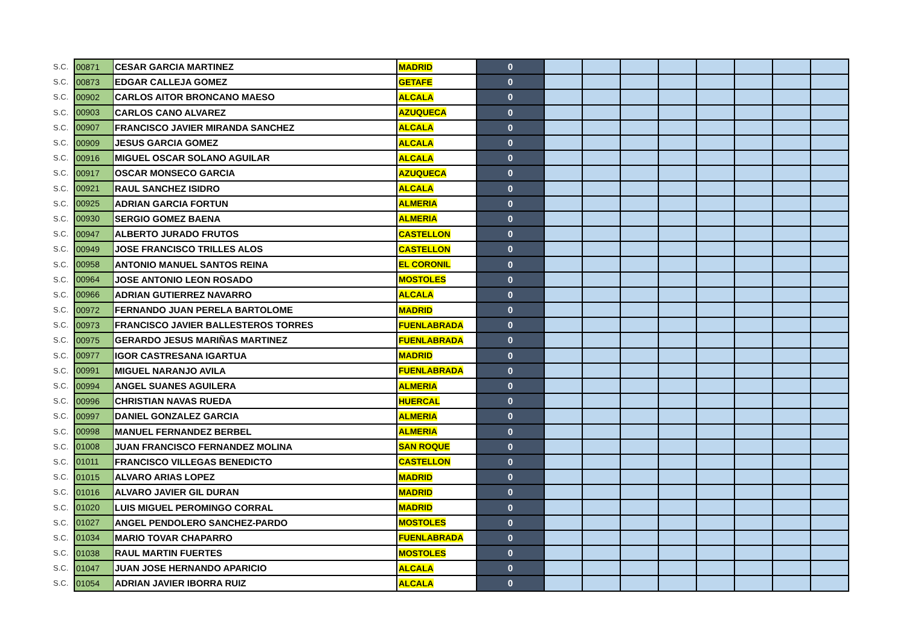| S.C. | 00871 | CESAR GARCIA MARTINEZ | MADRID | 0 | | | | | | | | |
| S.C. | 00873 | EDGAR CALLEJA GOMEZ | GETAFE | 0 | | | | | | | | |
| S.C. | 00902 | CARLOS AITOR BRONCANO MAESO | ALCALA | 0 | | | | | | | | |
| S.C. | 00903 | CARLOS CANO ALVAREZ | AZUQUECA | 0 | | | | | | | | |
| S.C. | 00907 | FRANCISCO JAVIER MIRANDA SANCHEZ | ALCALA | 0 | | | | | | | | |
| S.C. | 00909 | JESUS GARCIA GOMEZ | ALCALA | 0 | | | | | | | | |
| S.C. | 00916 | MIGUEL OSCAR SOLANO AGUILAR | ALCALA | 0 | | | | | | | | |
| S.C. | 00917 | OSCAR MONSECO GARCIA | AZUQUECA | 0 | | | | | | | | |
| S.C. | 00921 | RAUL SANCHEZ ISIDRO | ALCALA | 0 | | | | | | | | |
| S.C. | 00925 | ADRIAN GARCIA FORTUN | ALMERIA | 0 | | | | | | | | |
| S.C. | 00930 | SERGIO GOMEZ BAENA | ALMERIA | 0 | | | | | | | | |
| S.C. | 00947 | ALBERTO JURADO FRUTOS | CASTELLON | 0 | | | | | | | | |
| S.C. | 00949 | JOSE FRANCISCO TRILLES ALOS | CASTELLON | 0 | | | | | | | | |
| S.C. | 00958 | ANTONIO MANUEL SANTOS REINA | EL CORONIL | 0 | | | | | | | | |
| S.C. | 00964 | JOSE ANTONIO LEON ROSADO | MOSTOLES | 0 | | | | | | | | |
| S.C. | 00966 | ADRIAN GUTIERREZ NAVARRO | ALCALA | 0 | | | | | | | | |
| S.C. | 00972 | FERNANDO JUAN PERELA BARTOLOME | MADRID | 0 | | | | | | | | |
| S.C. | 00973 | FRANCISCO JAVIER BALLESTEROS TORRES | FUENLABRADA | 0 | | | | | | | | |
| S.C. | 00975 | GERARDO JESUS MARIÑAS MARTINEZ | FUENLABRADA | 0 | | | | | | | | |
| S.C. | 00977 | IGOR CASTRESANA IGARTUA | MADRID | 0 | | | | | | | | |
| S.C. | 00991 | MIGUEL NARANJO AVILA | FUENLABRADA | 0 | | | | | | | | |
| S.C. | 00994 | ANGEL SUANES AGUILERA | ALMERIA | 0 | | | | | | | | |
| S.C. | 00996 | CHRISTIAN NAVAS RUEDA | HUERCAL | 0 | | | | | | | | |
| S.C. | 00997 | DANIEL GONZALEZ GARCIA | ALMERIA | 0 | | | | | | | | |
| S.C. | 00998 | MANUEL FERNANDEZ BERBEL | ALMERIA | 0 | | | | | | | | |
| S.C. | 01008 | JUAN FRANCISCO FERNANDEZ MOLINA | SAN ROQUE | 0 | | | | | | | | |
| S.C. | 01011 | FRANCISCO VILLEGAS BENEDICTO | CASTELLON | 0 | | | | | | | | |
| S.C. | 01015 | ALVARO ARIAS LOPEZ | MADRID | 0 | | | | | | | | |
| S.C. | 01016 | ALVARO JAVIER GIL DURAN | MADRID | 0 | | | | | | | | |
| S.C. | 01020 | LUIS MIGUEL PEROMINGO CORRAL | MADRID | 0 | | | | | | | | |
| S.C. | 01027 | ANGEL PENDOLERO SANCHEZ-PARDO | MOSTOLES | 0 | | | | | | | | |
| S.C. | 01034 | MARIO TOVAR CHAPARRO | FUENLABRADA | 0 | | | | | | | | |
| S.C. | 01038 | RAUL MARTIN FUERTES | MOSTOLES | 0 | | | | | | | | |
| S.C. | 01047 | JUAN JOSE HERNANDO APARICIO | ALCALA | 0 | | | | | | | | |
| S.C. | 01054 | ADRIAN JAVIER IBORRA RUIZ | ALCALA | 0 | | | | | | | | |